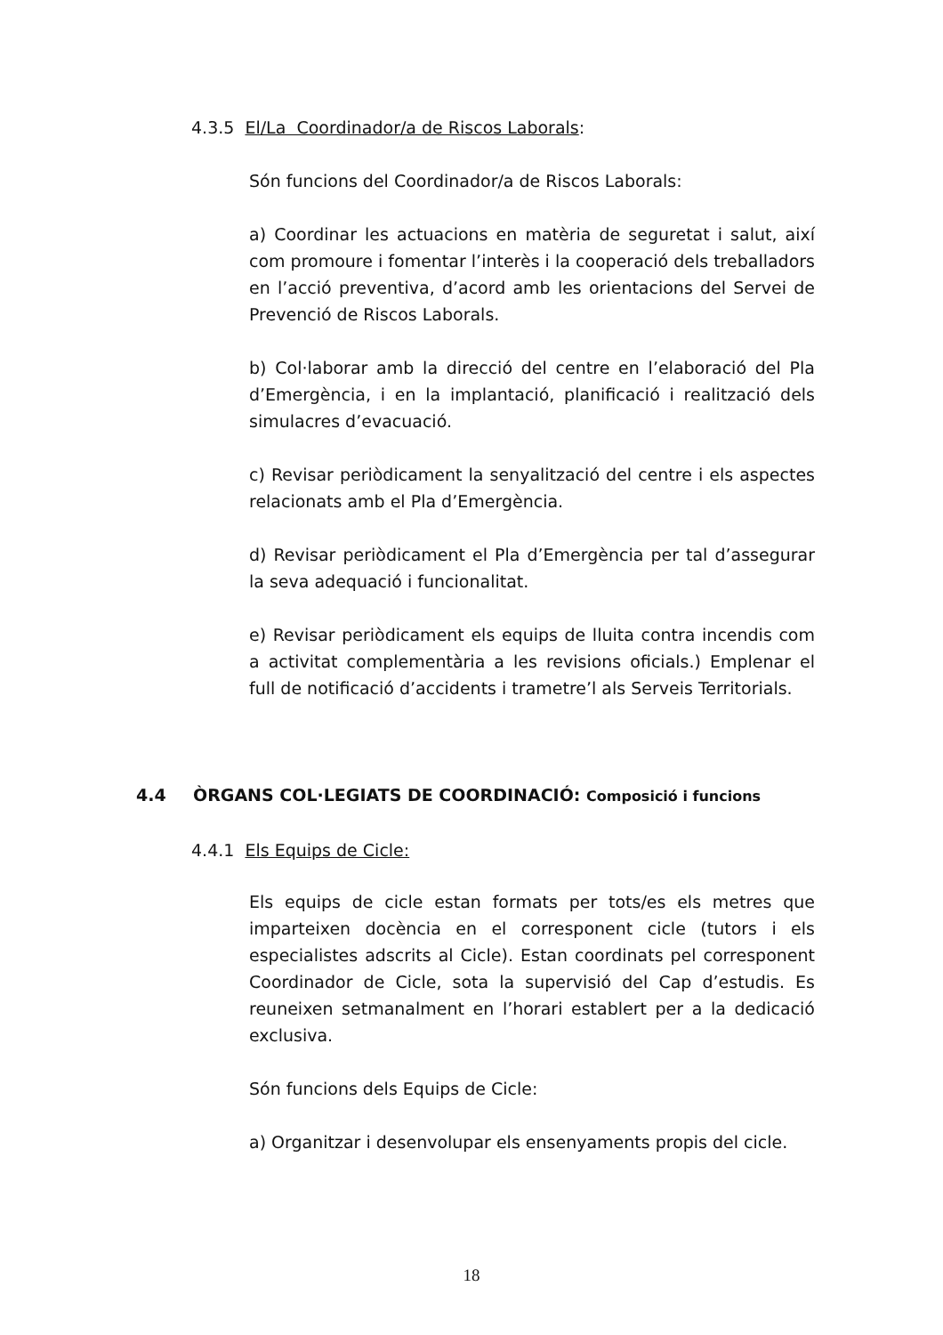4.3.5 El/La Coordinador/a de Riscos Laborals:
Són funcions del Coordinador/a de Riscos Laborals:
a) Coordinar les actuacions en matèria de seguretat i salut, així com promoure i fomentar l’interès i la cooperació dels treballadors en l’acció preventiva, d’acord amb les orientacions del Servei de Prevenció de Riscos Laborals.
b) Col·laborar amb la direcció del centre en l’elaboració del Pla d’Emergència, i en la implantació, planificació i realització dels simulacres d’evacuació.
c) Revisar periòdicament la senyalització del centre i els aspectes relacionats amb el Pla d’Emergència.
d) Revisar periòdicament el Pla d’Emergència per tal d’assegurar la seva adequació i funcionalitat.
e) Revisar periòdicament els equips de lluita contra incendis com a activitat complementària a les revisions oficials.) Emplenar el full de notificació d’accidents i trametre’l als Serveis Territorials.
4.4 ÒRGANS COL·LEGIATS DE COORDINACIÓ: Composició i funcions
4.4.1 Els Equips de Cicle:
Els equips de cicle estan formats per tots/es els metres que imparteixen docència en el corresponent cicle (tutors i els especialistes adscrits al Cicle). Estan coordinats pel corresponent Coordinador de Cicle, sota la supervisió del Cap d’estudis. Es reuneixen setmanalment en l’horari establert per a la dedicació exclusiva.
Són funcions dels Equips de Cicle:
a) Organitzar i desenvolupar els ensenyaments propis del cicle.
18